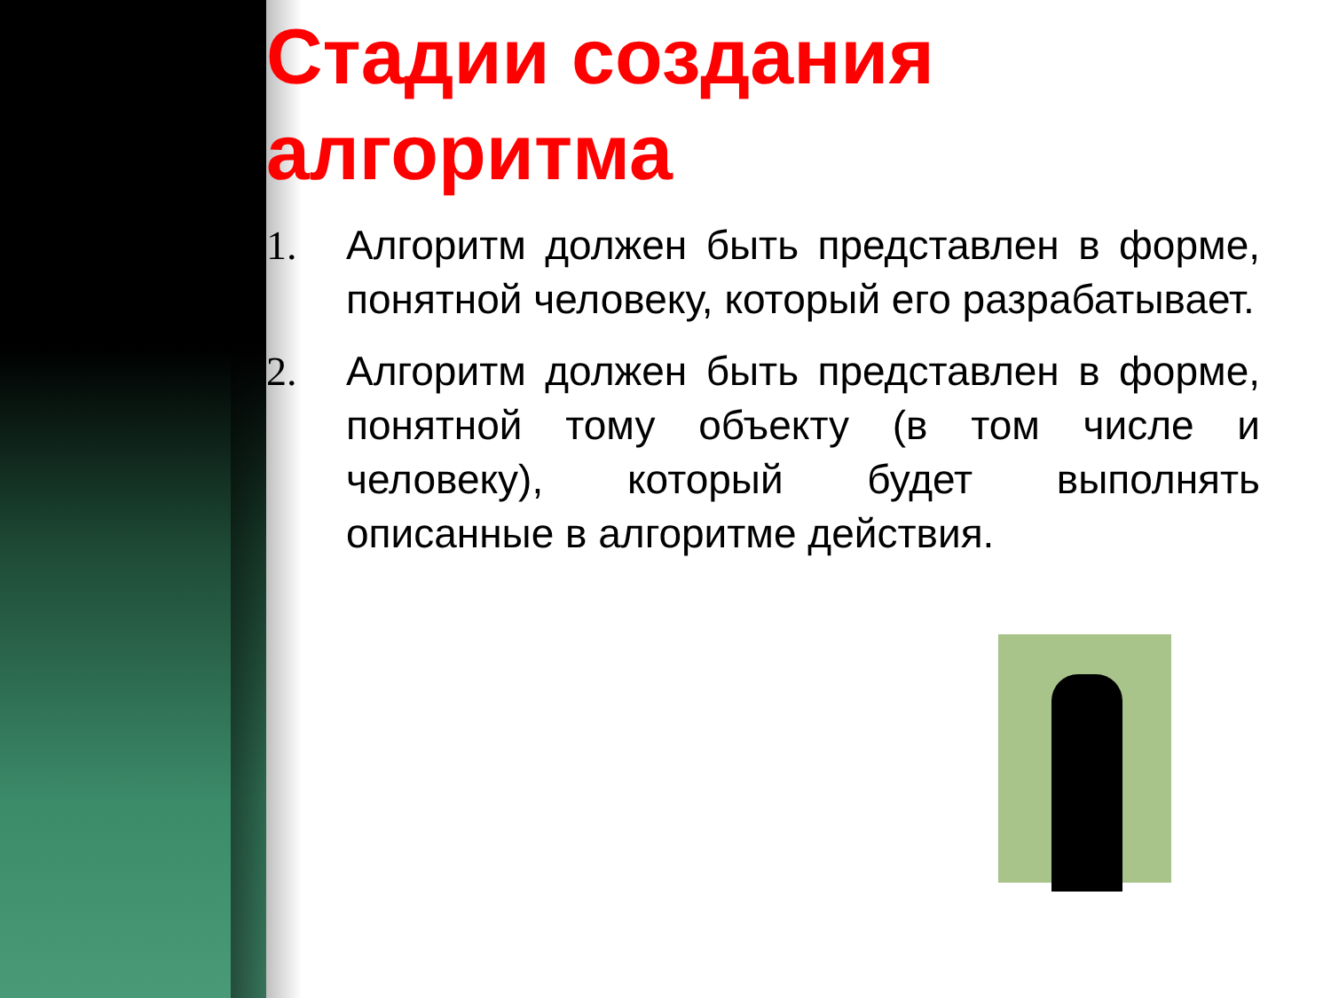Стадии создания алгоритма
1. Алгоритм должен быть представлен в форме, понятной человеку, который его разрабатывает.
2. Алгоритм должен быть представлен в форме, понятной тому объекту (в том числе и человеку), который будет выполнять описанные в алгоритме действия.